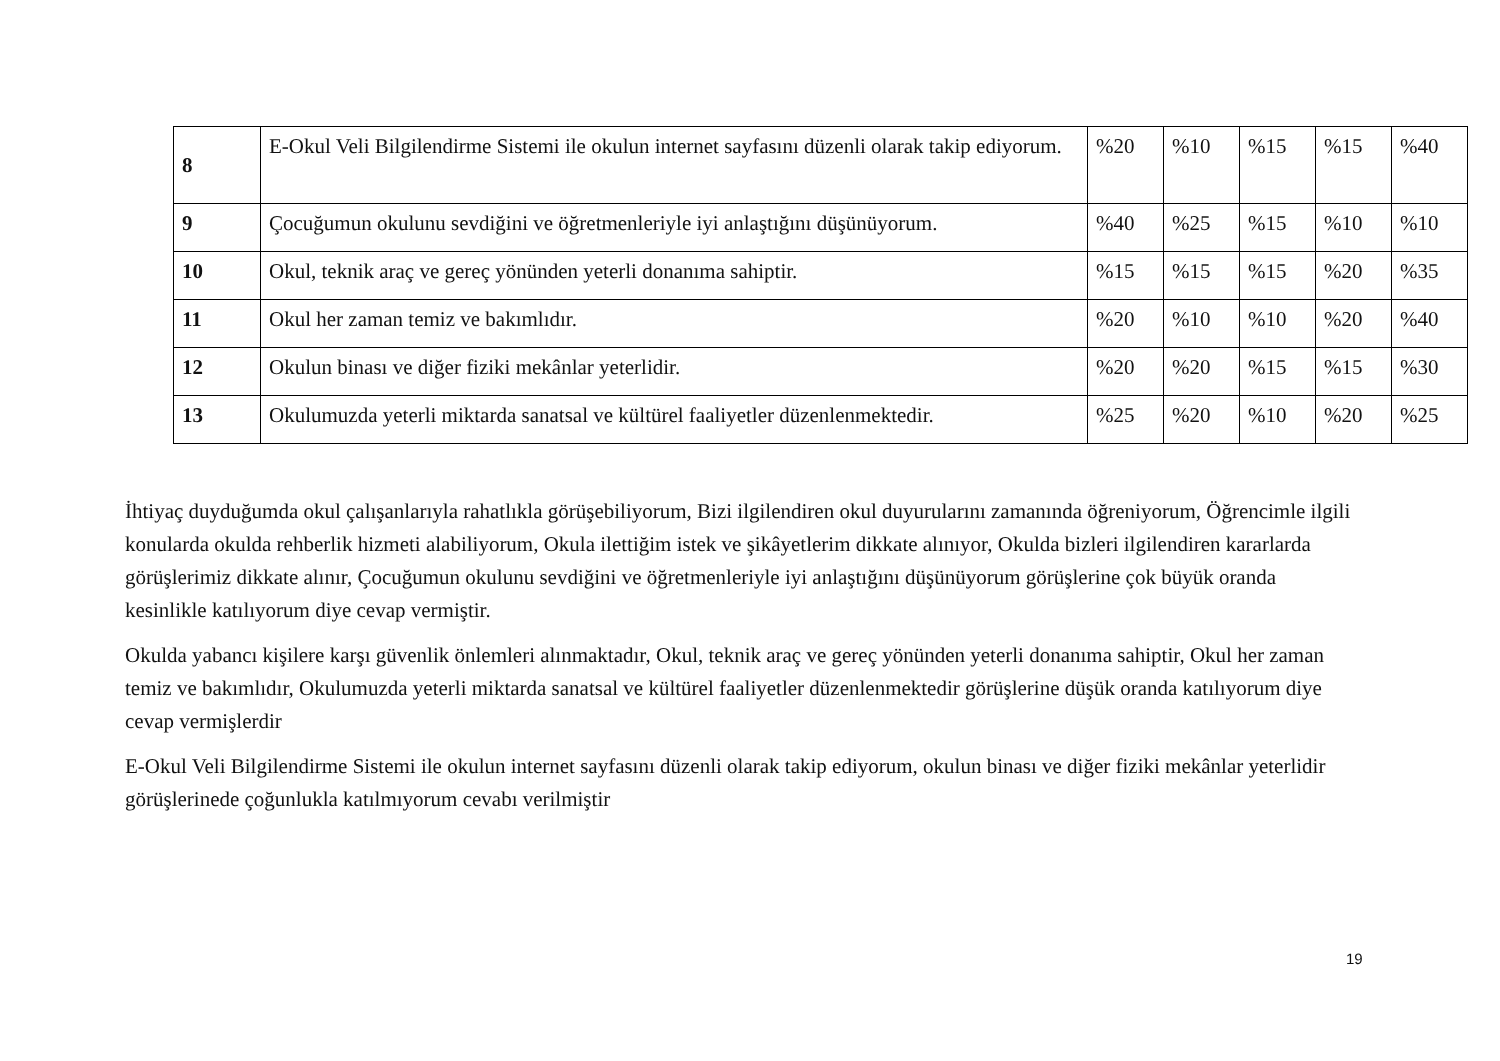| 8 | E-Okul Veli Bilgilendirme Sistemi ile okulun internet sayfasını düzenli olarak takip ediyorum. | %20 | %10 | %15 | %15 | %40 |
| 9 | Çocuğumun okulunu sevdiğini ve öğretmenleriyle iyi anlaştığını düşünüyorum. | %40 | %25 | %15 | %10 | %10 |
| 10 | Okul, teknik araç ve gereç yönünden yeterli donanıma sahiptir. | %15 | %15 | %15 | %20 | %35 |
| 11 | Okul her zaman temiz ve bakımlıdır. | %20 | %10 | %10 | %20 | %40 |
| 12 | Okulun binası ve diğer fiziki mekânlar yeterlidir. | %20 | %20 | %15 | %15 | %30 |
| 13 | Okulumuzda yeterli miktarda sanatsal ve kültürel faaliyetler düzenlenmektedir. | %25 | %20 | %10 | %20 | %25 |
İhtiyaç duyduğumda okul çalışanlarıyla rahatlıkla görüşebiliyorum, Bizi ilgilendiren okul duyurularını zamanında öğreniyorum, Öğrencimle ilgili konularda okulda rehberlik hizmeti alabiliyorum, Okula ilettiğim istek ve şikâyetlerim dikkate alınıyor, Okulda bizleri ilgilendiren kararlarda görüşlerimiz dikkate alınır, Çocuğumun okulunu sevdiğini ve öğretmenleriyle iyi anlaştığını düşünüyorum görüşlerine çok büyük oranda kesinlikle katılıyorum diye cevap vermiştir.
Okulda yabancı kişilere karşı güvenlik önlemleri alınmaktadır, Okul, teknik araç ve gereç yönünden yeterli donanıma sahiptir, Okul her zaman temiz ve bakımlıdır, Okulumuzda yeterli miktarda sanatsal ve kültürel faaliyetler düzenlenmektedir görüşlerine düşük oranda katılıyorum diye cevap vermişlerdir
E-Okul Veli Bilgilendirme Sistemi ile okulun internet sayfasını düzenli olarak takip ediyorum, okulun binası ve diğer fiziki mekânlar yeterlidir görüşlerinede çoğunlukla katılmıyorum cevabı verilmiştir
19